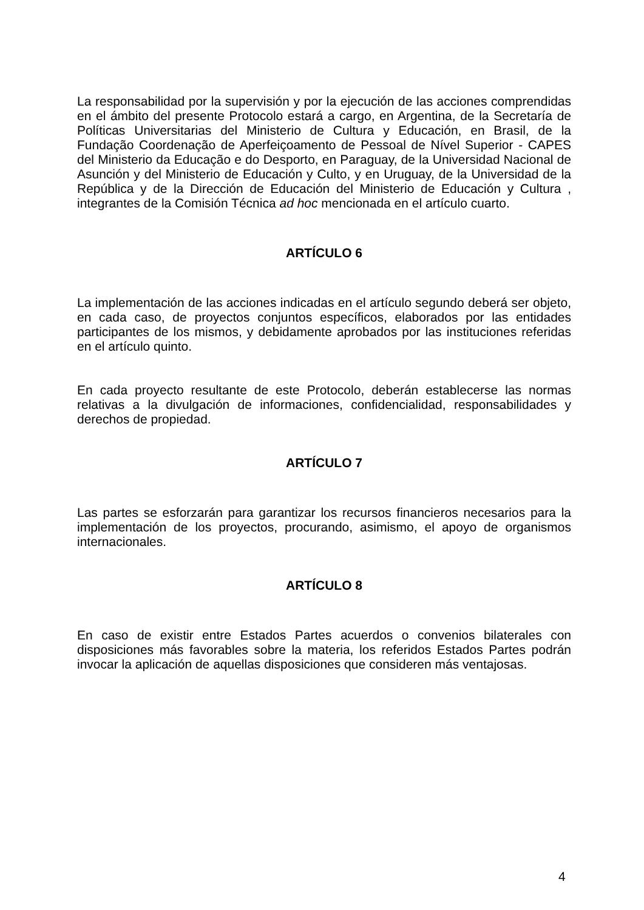La responsabilidad por la supervisión y por la ejecución de las acciones comprendidas en el ámbito del presente Protocolo estará a cargo, en Argentina, de la Secretaría de Políticas Universitarias del Ministerio de Cultura y Educación, en Brasil, de la Fundação Coordenação de Aperfeiçoamento de Pessoal de Nível Superior - CAPES del Ministerio da Educação e do Desporto, en Paraguay, de la Universidad Nacional de Asunción y del Ministerio de Educación y Culto, y en Uruguay, de la Universidad de la República y de la Dirección de Educación del Ministerio de Educación y Cultura , integrantes de la Comisión Técnica ad hoc mencionada en el artículo cuarto.
ARTÍCULO 6
La implementación de las acciones indicadas en el artículo segundo deberá ser objeto, en cada caso, de proyectos conjuntos específicos, elaborados por las entidades participantes de los mismos, y debidamente aprobados por las instituciones referidas en el artículo quinto.
En cada proyecto resultante de este Protocolo, deberán establecerse las normas relativas a la divulgación de informaciones, confidencialidad, responsabilidades y derechos de propiedad.
ARTÍCULO 7
Las partes se esforzarán para garantizar los recursos financieros necesarios para la implementación de los proyectos, procurando, asimismo, el apoyo de organismos internacionales.
ARTÍCULO 8
En caso de existir entre Estados Partes acuerdos o convenios bilaterales con disposiciones más favorables sobre la materia, los referidos Estados Partes podrán invocar la aplicación de aquellas disposiciones que consideren más ventajosas.
4